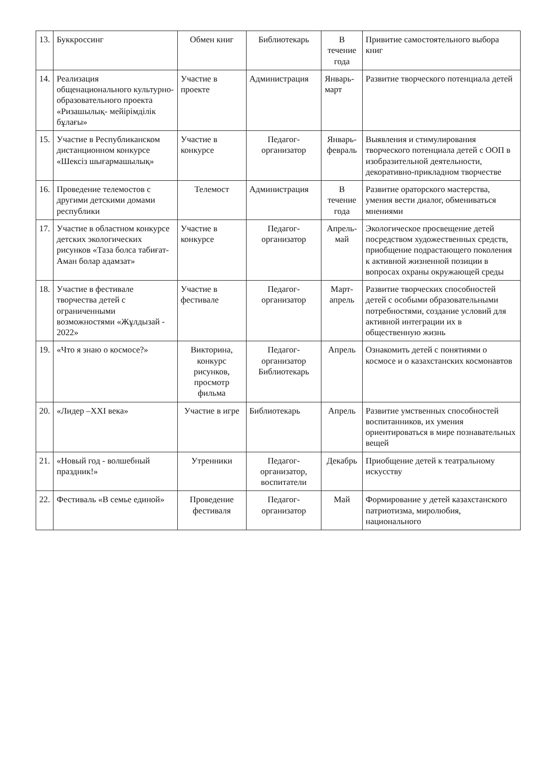| 13. | Буккроссинг | Обмен книг | Библиотекарь | В течение года | Привитие самостоятельного выбора книг |
| 14. | Реализация общенационального культурно-образовательного проекта «Ризашылық- мейірімділік бұлағы» | Участие в проекте | Администрация | Январь-март | Развитие творческого потенциала детей |
| 15. | Участие в Республиканском дистанционном конкурсе «Шексіз шығармашылық» | Участие в конкурсе | Педагог-организатор | Январь-февраль | Выявления и стимулирования творческого потенциала детей с ООП в изобразительной деятельности, декоративно-прикладном творчестве |
| 16. | Проведение телемостов с другими детскими домами республики | Телемост | Администрация | В течение года | Развитие ораторского мастерства, умения вести диалог, обмениваться мнениями |
| 17. | Участие в областном конкурсе детских экологических рисунков «Таза болса табиғат-Аман болар адамзат» | Участие в конкурсе | Педагог-организатор | Апрель-май | Экологическое просвещение детей посредством художественных средств, приобщение подрастающего поколения к активной жизненной позиции в вопросах охраны окружающей среды |
| 18. | Участие в фестивале творчества детей с ограниченными возможностями «Жұлдызай - 2022» | Участие в фестивале | Педагог-организатор | Март-апрель | Развитие творческих способностей детей с особыми образовательными потребностями, создание условий для активной интеграции их в общественную жизнь |
| 19. | «Что я знаю о космосе?» | Викторина, конкурс рисунков, просмотр фильма | Педагог-организатор Библиотекарь | Апрель | Ознакомить детей с понятиями о космосе и о казахстанских космонавтов |
| 20. | «Лидер –XXI века» | Участие в игре | Библиотекарь | Апрель | Развитие умственных способностей воспитанников, их умения ориентироваться в мире познавательных вещей |
| 21. | «Новый год - волшебный праздник!» | Утренники | Педагог-организатор, воспитатели | Декабрь | Приобщение детей к театральному искусству |
| 22. | Фестиваль «В семье единой» | Проведение фестиваля | Педагог-организатор | Май | Формирование у детей казахстанского патриотизма, миролюбия, национального |